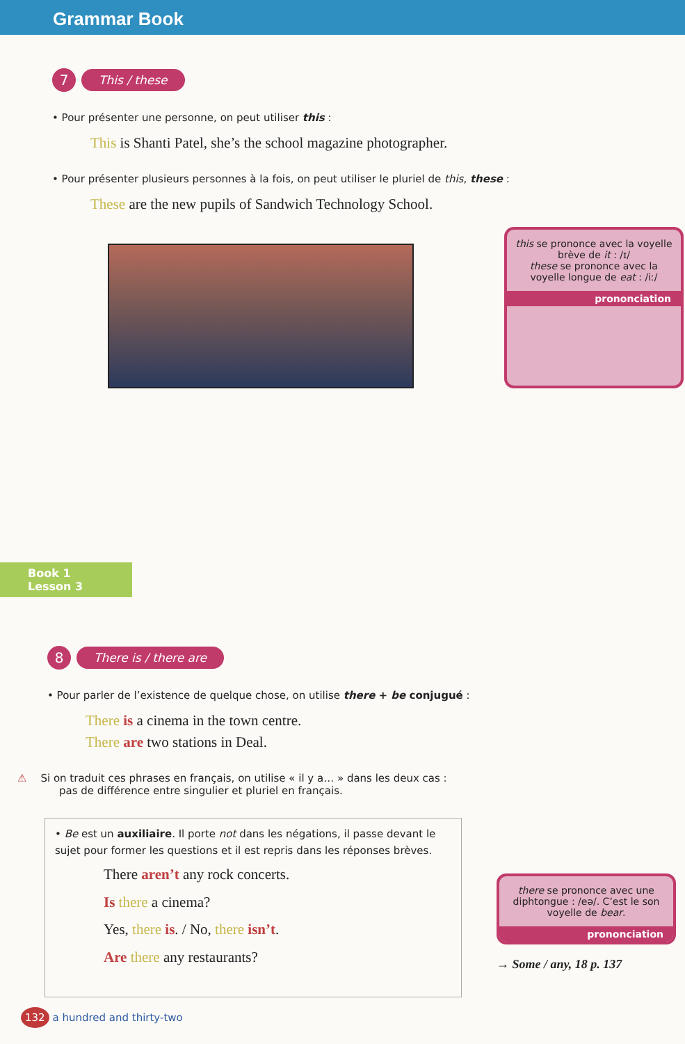Grammar Book
7 This / these
• Pour présenter une personne, on peut utiliser this :
This is Shanti Patel, she’s the school magazine photographer.
• Pour présenter plusieurs personnes à la fois, on peut utiliser le pluriel de this, these :
These are the new pupils of Sandwich Technology School.
this se prononce avec la voyelle brève de it : /ɪ/
these se prononce avec la voyelle longue de eat : /iː/
prononciation
Book 1
Lesson 3
8 There is / there are
• Pour parler de l’existence de quelque chose, on utilise there + be conjugué :
There is a cinema in the town centre.
There are two stations in Deal.
⚠ Si on traduit ces phrases en français, on utilise « il y a… » dans les deux cas :
pas de différence entre singulier et pluriel en français.
• Be est un auxiliaire. Il porte not dans les négations, il passe devant le sujet pour former les questions et il est repris dans les réponses brèves.
There aren’t any rock concerts.
Is there a cinema?
Yes, there is. / No, there isn’t.
Are there any restaurants?
there se prononce avec une diphtongue : /eə/. C’est le son voyelle de bear.
prononciation
→ Some / any, 18 p. 137
132 a hundred and thirty-two